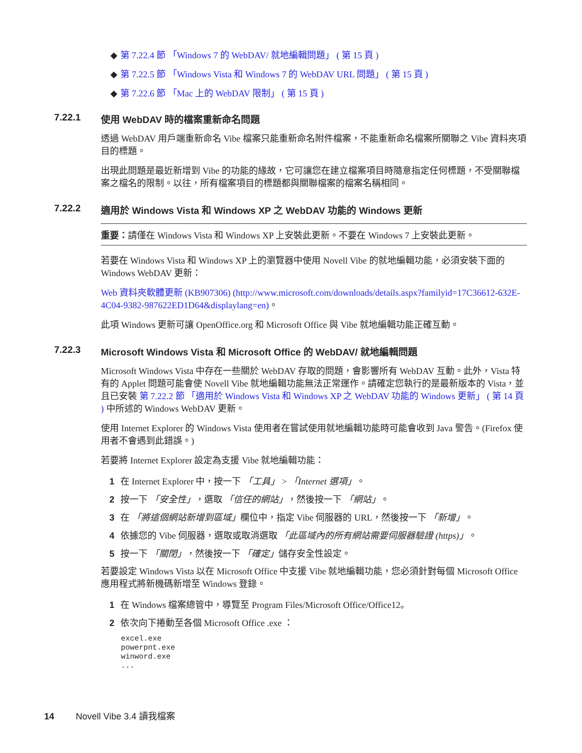◆ 第 7.22.4 節 「Windows 7 的 WebDAV/ 就地編輯問題」 ( 第 15 頁 )
◆ 第 7.22.5 節 「Windows Vista 和 Windows 7 的 WebDAV URL 問題」 ( 第 15 頁 )
◆ 第 7.22.6 節 「Mac 上的 WebDAV 限制」 ( 第 15 頁 )
7.22.1 使用 WebDAV 時的檔案重新命名問題
透過 WebDAV 用戶端重新命名 Vibe 檔案只能重新命名附件檔案，不能重新命名檔案所關聯之 Vibe 資料夾項目的標題。
出現此問題是最近新增到 Vibe 的功能的緣故，它可讓您在建立檔案項目時隨意指定任何標題，不受關聯檔案之檔名的限制。以往，所有檔案項目的標題都與關聯檔案的檔案名稱相同。
7.22.2 適用於 Windows Vista 和 Windows XP 之 WebDAV 功能的 Windows 更新
重要：請僅在 Windows Vista 和 Windows XP 上安裝此更新。不要在 Windows 7 上安裝此更新。
若要在 Windows Vista 和 Windows XP 上的瀏覽器中使用 Novell Vibe 的就地編輯功能，必須安裝下面的 Windows WebDAV 更新：
Web 資料夾軟體更新 (KB907306) (http://www.microsoft.com/downloads/details.aspx?familyid=17C36612-632E-4C04-9382-987622ED1D64&displaylang=en)。
此項 Windows 更新可讓 OpenOffice.org 和 Microsoft Office 與 Vibe 就地編輯功能正確互動。
7.22.3 Microsoft Windows Vista 和 Microsoft Office 的 WebDAV/ 就地編輯問題
Microsoft Windows Vista 中存在一些關於 WebDAV 存取的問題，會影響所有 WebDAV 互動。此外，Vista 特有的 Applet 問題可能會使 Novell Vibe 就地編輯功能無法正常運作。請確定您執行的是最新版本的 Vista，並且已安裝 第 7.22.2 節 「適用於 Windows Vista 和 Windows XP 之 WebDAV 功能的 Windows 更新」 ( 第 14 頁 ) 中所述的 Windows WebDAV 更新。
使用 Internet Explorer 的 Windows Vista 使用者在嘗試使用就地編輯功能時可能會收到 Java 警告。(Firefox 使用者不會遇到此錯誤。)
若要將 Internet Explorer 設定為支援 Vibe 就地編輯功能：
1 在 Internet Explorer 中，按一下 「工具」 > 「Internet 選項」。
2 按一下 「安全性」，選取 「信任的網站」，然後按一下 「網站」。
3 在 「將這個網站新增到區域」欄位中，指定 Vibe 伺服器的 URL，然後按一下 「新增」。
4 依據您的 Vibe 伺服器，選取或取消選取 「此區域內的所有網站需要伺服器驗證 (https)」。
5 按一下 「關閉」，然後按一下 「確定」儲存安全性設定。
若要設定 Windows Vista 以在 Microsoft Office 中支援 Vibe 就地編輯功能，您必須針對每個 Microsoft Office 應用程式將新機碼新增至 Windows 登錄。
1 在 Windows 檔案總管中，導覽至 Program Files/Microsoft Office/Office12。
2 依次向下捲動至各個 Microsoft Office .exe ：
excel.exe
powerpnt.exe
winword.exe
...
14 Novell Vibe 3.4 讀我檔案